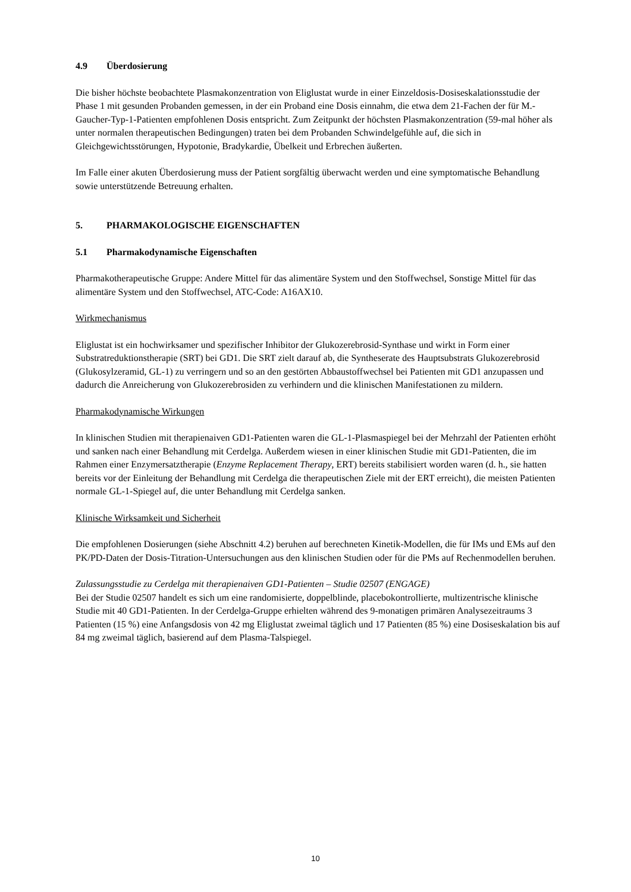4.9 Überdosierung
Die bisher höchste beobachtete Plasmakonzentration von Eliglustat wurde in einer Einzeldosis-Dosiseskalationsstudie der Phase 1 mit gesunden Probanden gemessen, in der ein Proband eine Dosis einnahm, die etwa dem 21-Fachen der für M.-Gaucher-Typ-1-Patienten empfohlenen Dosis entspricht. Zum Zeitpunkt der höchsten Plasmakonzentration (59-mal höher als unter normalen therapeutischen Bedingungen) traten bei dem Probanden Schwindelgefühle auf, die sich in Gleichgewichtsstörungen, Hypotonie, Bradykardie, Übelkeit und Erbrechen äußerten.
Im Falle einer akuten Überdosierung muss der Patient sorgfältig überwacht werden und eine symptomatische Behandlung sowie unterstützende Betreuung erhalten.
5. PHARMAKOLOGISCHE EIGENSCHAFTEN
5.1 Pharmakodynamische Eigenschaften
Pharmakotherapeutische Gruppe: Andere Mittel für das alimentäre System und den Stoffwechsel, Sonstige Mittel für das alimentäre System und den Stoffwechsel, ATC-Code: A16AX10.
Wirkmechanismus
Eliglustat ist ein hochwirksamer und spezifischer Inhibitor der Glukozerebrosid-Synthase und wirkt in Form einer Substratreduktionstherapie (SRT) bei GD1. Die SRT zielt darauf ab, die Syntheserate des Hauptsubstrats Glukozerebrosid (Glukosylzeramid, GL-1) zu verringern und so an den gestörten Abbaustoffwechsel bei Patienten mit GD1 anzupassen und dadurch die Anreicherung von Glukozerebrosiden zu verhindern und die klinischen Manifestationen zu mildern.
Pharmakodynamische Wirkungen
In klinischen Studien mit therapienaiven GD1-Patienten waren die GL-1-Plasmaspiegel bei der Mehrzahl der Patienten erhöht und sanken nach einer Behandlung mit Cerdelga. Außerdem wiesen in einer klinischen Studie mit GD1-Patienten, die im Rahmen einer Enzymersatztherapie (Enzyme Replacement Therapy, ERT) bereits stabilisiert worden waren (d. h., sie hatten bereits vor der Einleitung der Behandlung mit Cerdelga die therapeutischen Ziele mit der ERT erreicht), die meisten Patienten normale GL-1-Spiegel auf, die unter Behandlung mit Cerdelga sanken.
Klinische Wirksamkeit und Sicherheit
Die empfohlenen Dosierungen (siehe Abschnitt 4.2) beruhen auf berechneten Kinetik-Modellen, die für IMs und EMs auf den PK/PD-Daten der Dosis-Titration-Untersuchungen aus den klinischen Studien oder für die PMs auf Rechenmodellen beruhen.
Zulassungsstudie zu Cerdelga mit therapienaiven GD1-Patienten – Studie 02507 (ENGAGE)
Bei der Studie 02507 handelt es sich um eine randomisierte, doppelblinde, placebokontrollierte, multizentrische klinische Studie mit 40 GD1-Patienten. In der Cerdelga-Gruppe erhielten während des 9-monatigen primären Analysezeitraums 3 Patienten (15 %) eine Anfangsdosis von 42 mg Eliglustat zweimal täglich und 17 Patienten (85 %) eine Dosiseskalation bis auf 84 mg zweimal täglich, basierend auf dem Plasma-Talspiegel.
10